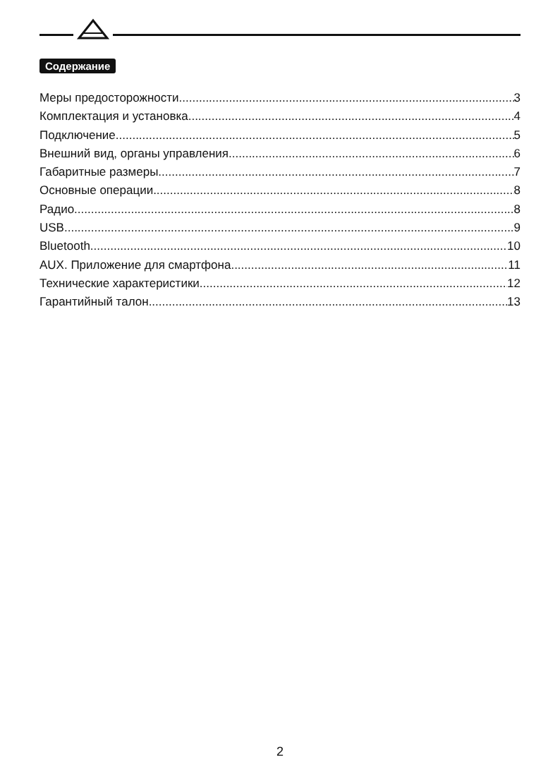Содержание
Меры предосторожности 3
Комплектация и установка 4
Подключение 5
Внешний вид, органы управления 6
Габаритные размеры 7
Основные операции 8
Радио 8
USB 9
Bluetooth 10
AUX. Приложение для смартфона 11
Технические характеристики 12
Гарантийный талон 13
2